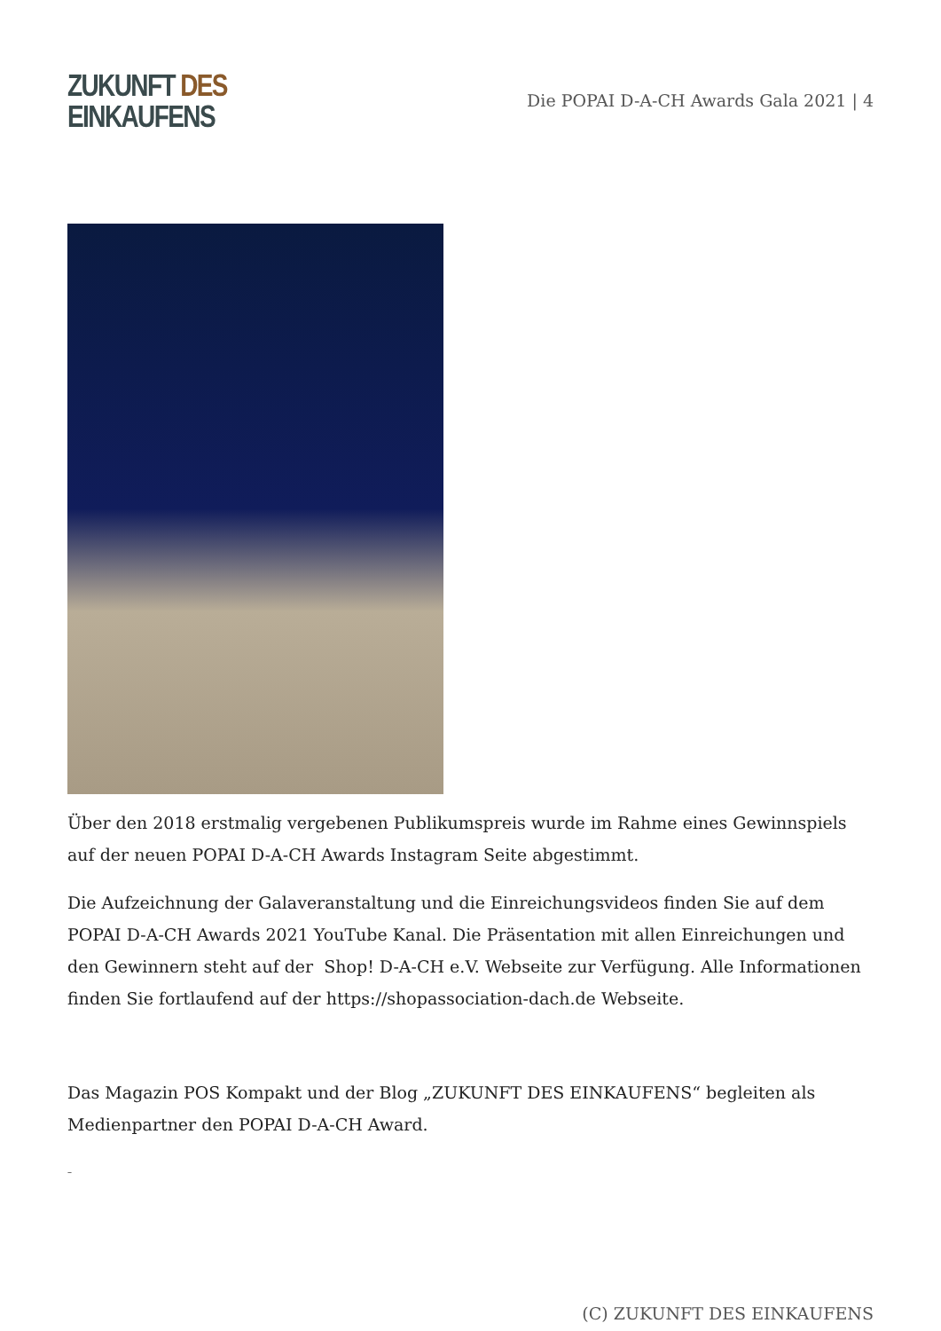ZUKUNFT DES
EINKAUFENS
Die POPAI D-A-CH Awards Gala 2021 | 4
Über den 2018 erstmalig vergebenen Publikumspreis wurde im Rahme eines Gewinnspiels auf der neuen POPAI D-A-CH Awards Instagram Seite abgestimmt.
Die Aufzeichnung der Galaveranstaltung und die Einreichungsvideos finden Sie auf dem POPAI D-A-CH Awards 2021 YouTube Kanal. Die Präsentation mit allen Einreichungen und den Gewinnern steht auf der Shop! D-A-CH e.V. Webseite zur Verfügung. Alle Informationen finden Sie fortlaufend auf der https://shopassociation-dach.de Webseite.
Das Magazin POS Kompakt und der Blog „ZUKUNFT DES EINKAUFENS“ begleiten als Medienpartner den POPAI D-A-CH Award.
–
(C) ZUKUNFT DES EINKAUFENS